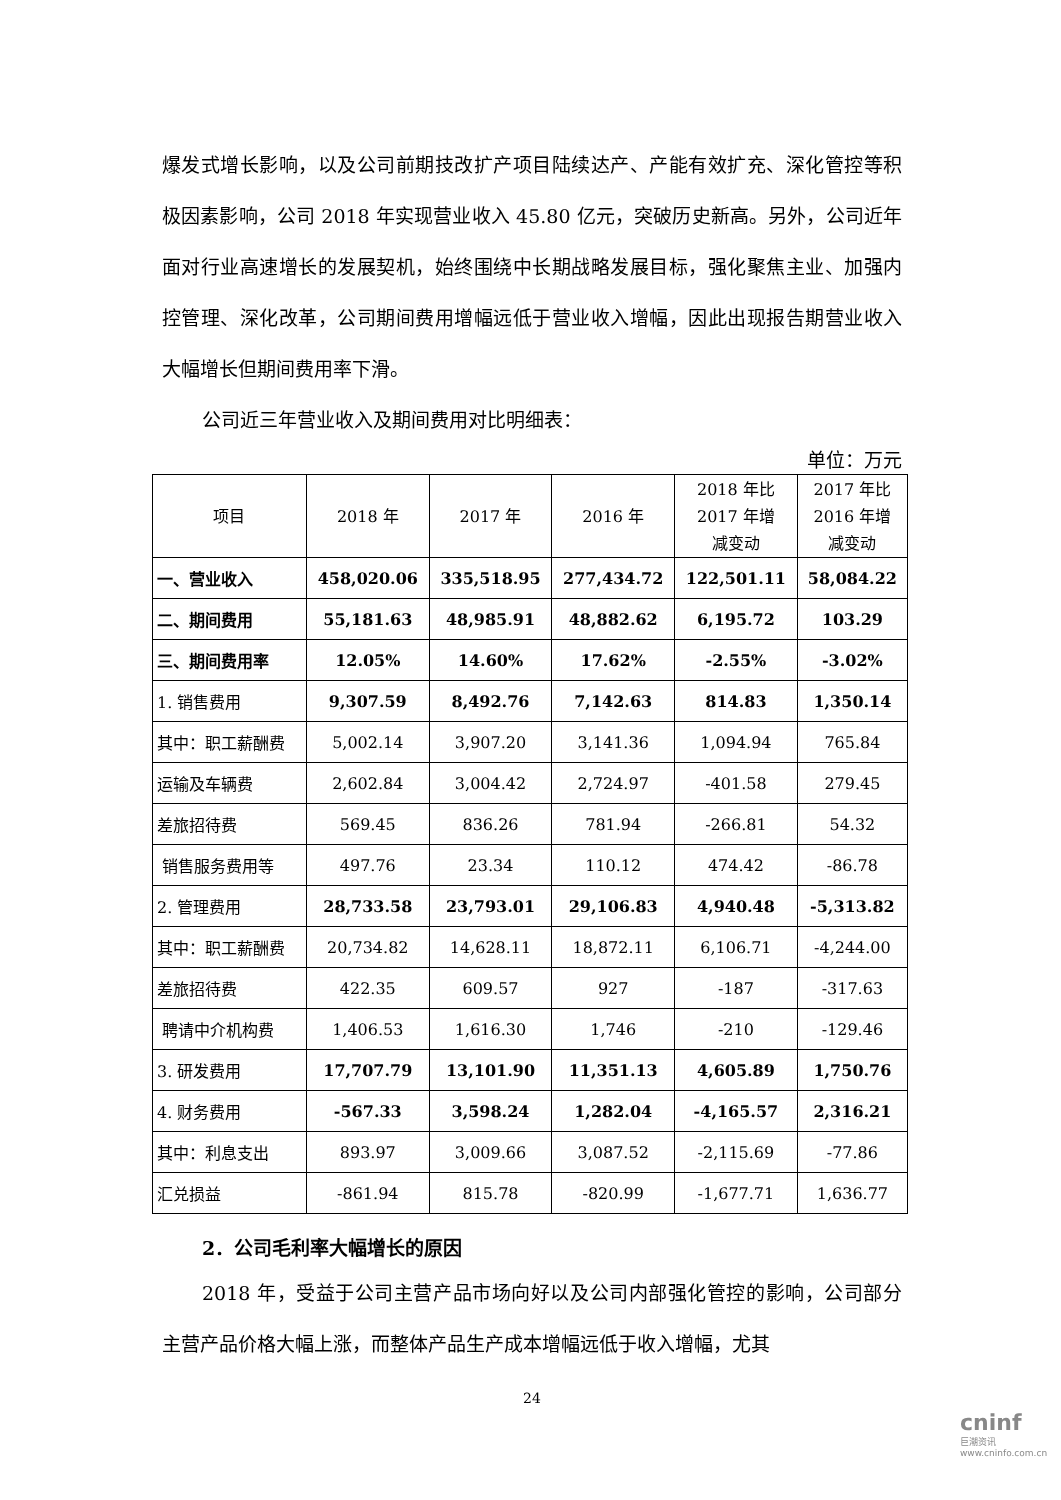爆发式增长影响，以及公司前期技改扩产项目陆续达产、产能有效扩充、深化管控等积极因素影响，公司 2018 年实现营业收入 45.80 亿元，突破历史新高。另外，公司近年面对行业高速增长的发展契机，始终围绕中长期战略发展目标，强化聚焦主业、加强内控管理、深化改革，公司期间费用增幅远低于营业收入增幅，因此出现报告期营业收入大幅增长但期间费用率下滑。
公司近三年营业收入及期间费用对比明细表：
单位：万元
| 项目 | 2018 年 | 2017 年 | 2016 年 | 2018 年比 2017 年增 减变动 | 2017 年比 2016 年增 减变动 |
| --- | --- | --- | --- | --- | --- |
| 一、营业收入 | 458,020.06 | 335,518.95 | 277,434.72 | 122,501.11 | 58,084.22 |
| 二、期间费用 | 55,181.63 | 48,985.91 | 48,882.62 | 6,195.72 | 103.29 |
| 三、期间费用率 | 12.05% | 14.60% | 17.62% | -2.55% | -3.02% |
| 1. 销售费用 | 9,307.59 | 8,492.76 | 7,142.63 | 814.83 | 1,350.14 |
| 其中：职工薪酬费 | 5,002.14 | 3,907.20 | 3,141.36 | 1,094.94 | 765.84 |
| 运输及车辆费 | 2,602.84 | 3,004.42 | 2,724.97 | -401.58 | 279.45 |
| 差旅招待费 | 569.45 | 836.26 | 781.94 | -266.81 | 54.32 |
| 销售服务费用等 | 497.76 | 23.34 | 110.12 | 474.42 | -86.78 |
| 2. 管理费用 | 28,733.58 | 23,793.01 | 29,106.83 | 4,940.48 | -5,313.82 |
| 其中：职工薪酬费 | 20,734.82 | 14,628.11 | 18,872.11 | 6,106.71 | -4,244.00 |
| 差旅招待费 | 422.35 | 609.57 | 927 | -187 | -317.63 |
| 聘请中介机构费 | 1,406.53 | 1,616.30 | 1,746 | -210 | -129.46 |
| 3. 研发费用 | 17,707.79 | 13,101.90 | 11,351.13 | 4,605.89 | 1,750.76 |
| 4. 财务费用 | -567.33 | 3,598.24 | 1,282.04 | -4,165.57 | 2,316.21 |
| 其中：利息支出 | 893.97 | 3,009.66 | 3,087.52 | -2,115.69 | -77.86 |
| 汇兑损益 | -861.94 | 815.78 | -820.99 | -1,677.71 | 1,636.77 |
2．公司毛利率大幅增长的原因
2018 年，受益于公司主营产品市场向好以及公司内部强化管控的影响，公司部分主营产品价格大幅上涨，而整体产品生产成本增幅远低于收入增幅，尤其
24
cninf
巨潮资讯
www.cninfo.com.cn